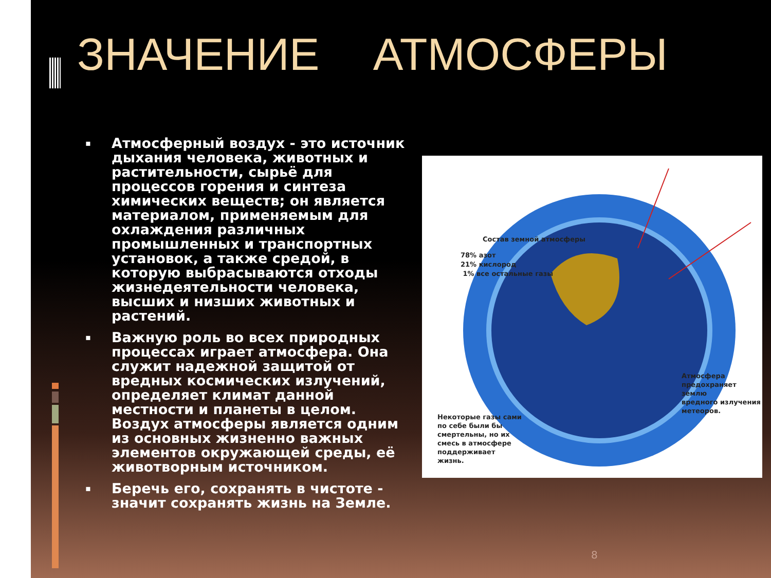ЗНАЧЕНИЕ АТМОСФЕРЫ
▪ Атмосферный воздух - это источник дыхания человека, животных и растительности, сырьё для процессов горения и синтеза химических веществ; он является материалом, применяемым для охлаждения различных промышленных и транспортных установок, а также средой, в которую выбрасываются отходы жизнедеятельности человека, высших и низших животных и растений.
▪ Важную роль во всех природных процессах играет атмосфера. Она служит надежной защитой от вредных космических излучений, определяет климат данной местности и планеты в целом. Воздух атмосферы является одним из основных жизненно важных элементов окружающей среды, её животворным источником.
▪ Беречь его, сохранять в чистоте - значит сохранять жизнь на Земле.
Состав земной атмосферы
78% азот
21% кислород
1% все остальные газы
Атмосфера
предохраняет землю
вредного излучения
метеоров.
Некоторые газы сами
по себе были бы
смертельны, но их
смесь в атмосфере
поддерживает
жизнь.
8